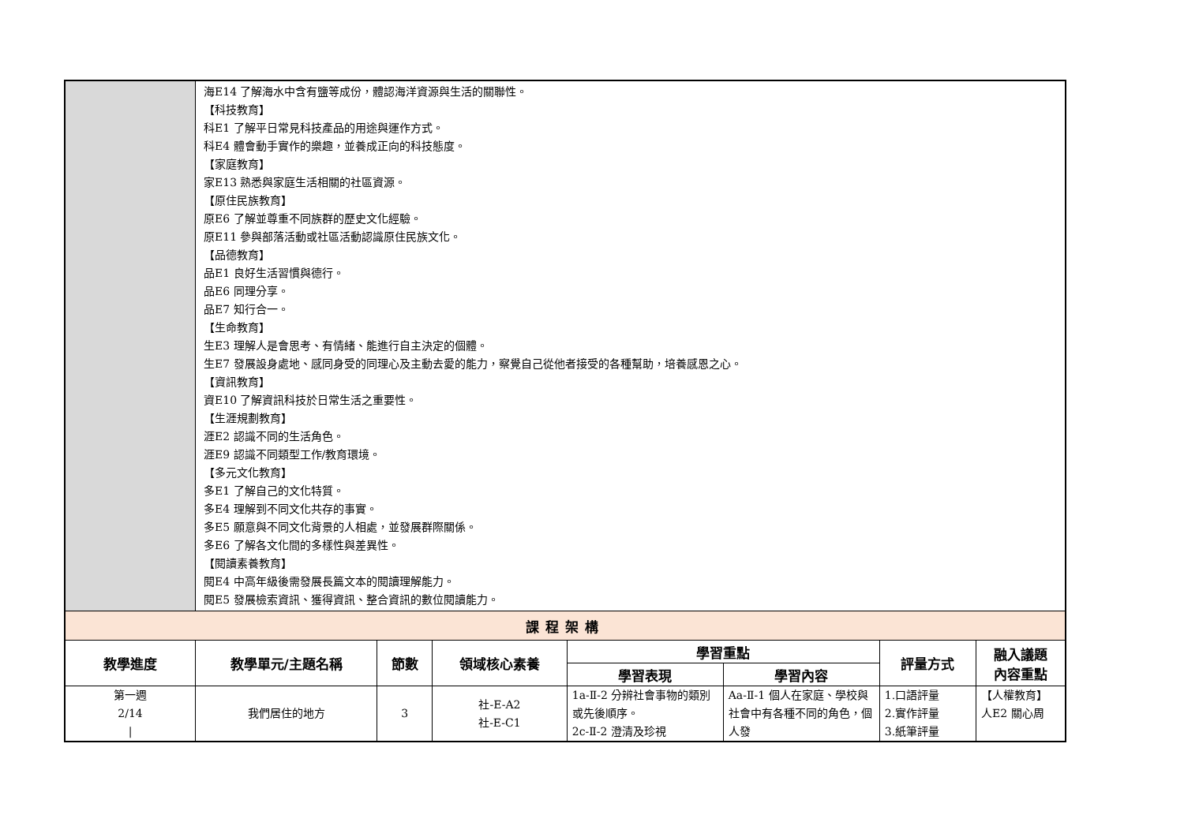| | 海E14 了解海水中含有鹽等成份，體認海洋資源與生活的關聯性。 【科技教育】 科E1 了解平日常見科技產品的用途與運作方式。 科E4 體會動手實作的樂趣，並養成正向的科技態度。 【家庭教育】 家E13 熟悉與家庭生活相關的社區資源。 【原住民族教育】 原E6 了解並尊重不同族群的歷史文化經驗。 原E11 參與部落活動或社區活動認識原住民族文化。 【品德教育】 品E1 良好生活習慣與德行。 品E6 同理分享。 品E7 知行合一。 【生命教育】 生E3 理解人是會思考、有情緒、能進行自主決定的個體。 生E7 發展設身處地、感同身受的同理心及主動去愛的能力，察覺自己從他者接受的各種幫助，培養感恩之心。 【資訊教育】 資E10 了解資訊科技於日常生活之重要性。 【生涯規劃教育】 涯E2 認識不同的生活角色。 涯E9 認識不同類型工作/教育環境。 【多元文化教育】 多E1 了解自己的文化特質。 多E4 理解到不同文化共存的事實。 多E5 願意與不同文化背景的人相處，並發展群際關係。 多E6 了解各文化間的多樣性與差異性。 【閱讀素養教育】 閱E4 中高年級後需發展長篇文本的閱讀理解能力。 閱E5 發展檢索資訊、獲得資訊、整合資訊的數位閱讀能力。 | | | | | | |
| 課程架構 | | | | | | | |
| 教學進度 | 教學單元/主題名稱 | 節數 | 領域核心素養 | 學習重點 | | 評量方式 | 融入議題 內容重點 |
| | | | | 學習表現 | 學習內容 | | |
| 第一週 2/14 / | 我們居住的地方 | 3 | 社-E-A2 社-E-C1 | 1a-Ⅱ-2 分辨社會事物的類別或先後順序。 2c-Ⅱ-2 澄清及珍視 | Aa-Ⅱ-1 個人在家庭、學校與社會中有各種不同的角色，個人發 | 1.口語評量 2.實作評量 3.紙筆評量 | 【人權教育】 人E2 關心周 |